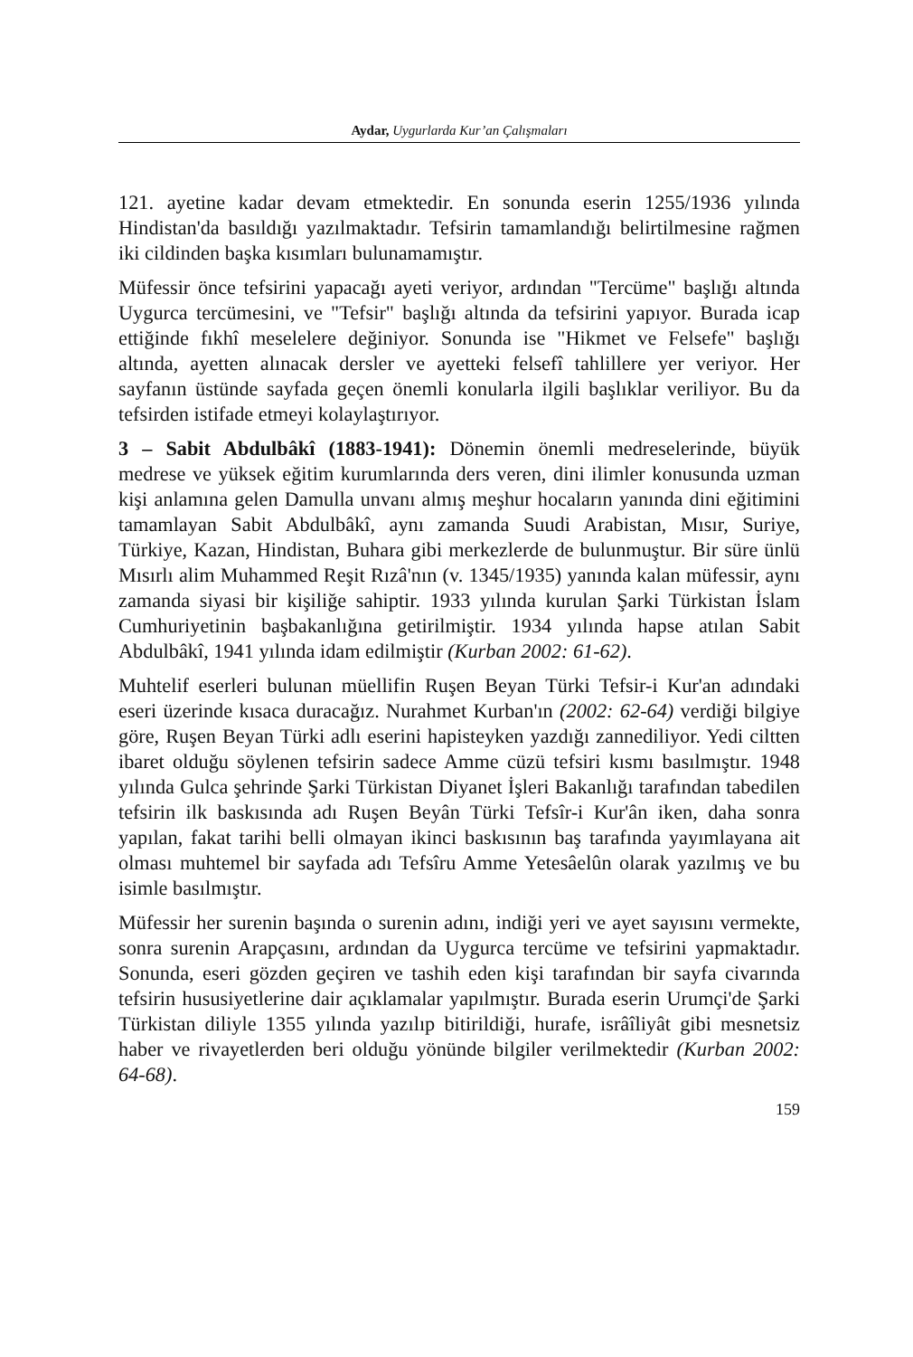Aydar, Uygurlarda Kur’an Çalışmaları
121. ayetine kadar devam etmektedir. En sonunda eserin 1255/1936 yılında Hindistan'da basıldığı yazılmaktadır. Tefsirin tamamlandığı belirtilmesine rağmen iki cildinden başka kısımları bulunamamıştır.
Müfessir önce tefsirini yapacağı ayeti veriyor, ardından "Tercüme" başlığı altında Uygurca tercümesini, ve "Tefsir" başlığı altında da tefsirini yapıyor. Burada icap ettiğinde fıkhî meselelere değiniyor. Sonunda ise "Hikmet ve Felsefe" başlığı altında, ayetten alınacak dersler ve ayetteki felsefî tahlillere yer veriyor. Her sayfanın üstünde sayfada geçen önemli konularla ilgili başlıklar veriliyor. Bu da tefsirden istifade etmeyi kolaylaştırıyor.
3 – Sabit Abdulbâkî (1883-1941): Dönemin önemli medreselerinde, büyük medrese ve yüksek eğitim kurumlarında ders veren, dini ilimler konusunda uzman kişi anlamına gelen Damulla unvanı almış meşhur hocaların yanında dini eğitimini tamamlayan Sabit Abdulbâkî, aynı zamanda Suudi Arabistan, Mısır, Suriye, Türkiye, Kazan, Hindistan, Buhara gibi merkezlerde de bulunmuştur. Bir süre ünlü Mısırlı alim Muhammed Reşit Rızâ'nın (v. 1345/1935) yanında kalan müfessir, aynı zamanda siyasi bir kişiliğe sahiptir. 1933 yılında kurulan Şarki Türkistan İslam Cumhuriyetinin başbakanlığına getirilmiştir. 1934 yılında hapse atılan Sabit Abdulbâkî, 1941 yılında idam edilmiştir (Kurban 2002: 61-62).
Muhtelif eserleri bulunan müellifin Ruşen Beyan Türki Tefsir-i Kur'an adındaki eseri üzerinde kısaca duracağız. Nurahmet Kurban'ın (2002: 62-64) verdiği bilgiye göre, Ruşen Beyan Türki adlı eserini hapisteyken yazdığı zannediliyor. Yedi ciltten ibaret olduğu söylenen tefsirin sadece Amme cüzü tefsiri kısmı basılmıştır. 1948 yılında Gulca şehrinde Şarki Türkistan Diyanet İşleri Bakanlığı tarafından tabedilen tefsirin ilk baskısında adı Ruşen Beyân Türki Tefsîr-i Kur'ân iken, daha sonra yapılan, fakat tarihi belli olmayan ikinci baskısının baş tarafında yayımlayana ait olması muhtemel bir sayfada adı Tefsîru Amme Yetesâelûn olarak yazılmış ve bu isimle basılmıştır.
Müfessir her surenin başında o surenin adını, indiği yeri ve ayet sayısını vermekte, sonra surenin Arapçasını, ardından da Uygurca tercüme ve tefsirini yapmaktadır. Sonunda, eseri gözden geçiren ve tashih eden kişi tarafından bir sayfa civarında tefsirin hususiyetlerine dair açıklamalar yapılmıştır. Burada eserin Urumçi'de Şarki Türkistan diliyle 1355 yılında yazılıp bitirildiği, hurafe, isrâîliyât gibi mesnetsiz haber ve rivayetlerden beri olduğu yönünde bilgiler verilmektedir (Kurban 2002: 64-68).
159